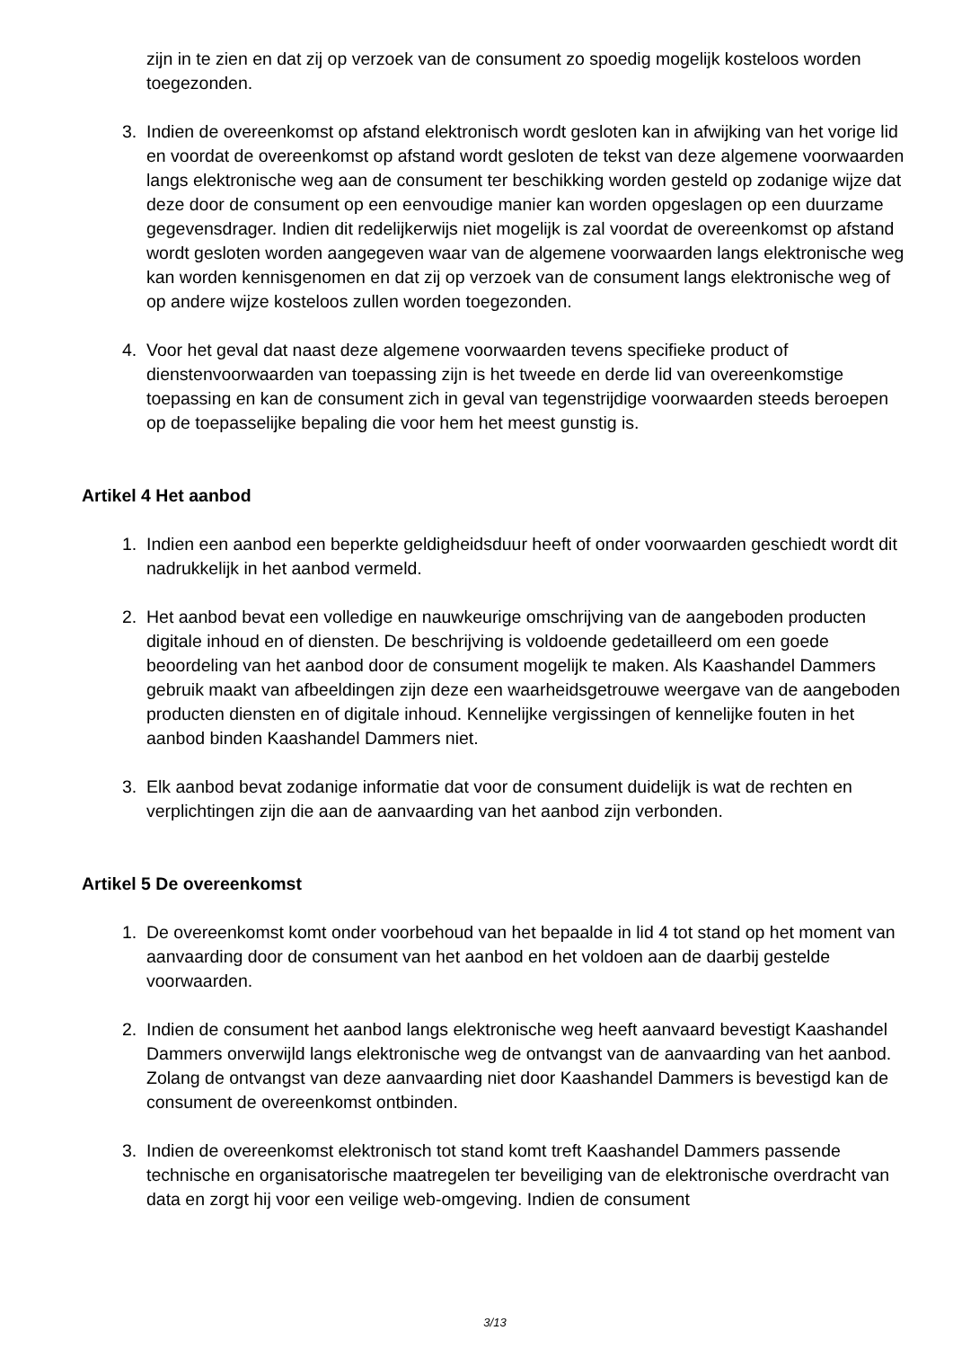zijn in te zien en dat zij op verzoek van de consument zo spoedig mogelijk kosteloos worden toegezonden.
3. Indien de overeenkomst op afstand elektronisch wordt gesloten kan in afwijking van het vorige lid en voordat de overeenkomst op afstand wordt gesloten de tekst van deze algemene voorwaarden langs elektronische weg aan de consument ter beschikking worden gesteld op zodanige wijze dat deze door de consument op een eenvoudige manier kan worden opgeslagen op een duurzame gegevensdrager. Indien dit redelijkerwijs niet mogelijk is zal voordat de overeenkomst op afstand wordt gesloten worden aangegeven waar van de algemene voorwaarden langs elektronische weg kan worden kennisgenomen en dat zij op verzoek van de consument langs elektronische weg of op andere wijze kosteloos zullen worden toegezonden.
4. Voor het geval dat naast deze algemene voorwaarden tevens specifieke product of dienstenvoorwaarden van toepassing zijn is het tweede en derde lid van overeenkomstige toepassing en kan de consument zich in geval van tegenstrijdige voorwaarden steeds beroepen op de toepasselijke bepaling die voor hem het meest gunstig is.
Artikel 4 Het aanbod
1. Indien een aanbod een beperkte geldigheidsduur heeft of onder voorwaarden geschiedt wordt dit nadrukkelijk in het aanbod vermeld.
2. Het aanbod bevat een volledige en nauwkeurige omschrijving van de aangeboden producten digitale inhoud en of diensten. De beschrijving is voldoende gedetailleerd om een goede beoordeling van het aanbod door de consument mogelijk te maken. Als Kaashandel Dammers gebruik maakt van afbeeldingen zijn deze een waarheidsgetrouwe weergave van de aangeboden producten diensten en of digitale inhoud. Kennelijke vergissingen of kennelijke fouten in het aanbod binden Kaashandel Dammers niet.
3. Elk aanbod bevat zodanige informatie dat voor de consument duidelijk is wat de rechten en verplichtingen zijn die aan de aanvaarding van het aanbod zijn verbonden.
Artikel 5 De overeenkomst
1. De overeenkomst komt onder voorbehoud van het bepaalde in lid 4 tot stand op het moment van aanvaarding door de consument van het aanbod en het voldoen aan de daarbij gestelde voorwaarden.
2. Indien de consument het aanbod langs elektronische weg heeft aanvaard bevestigt Kaashandel Dammers onverwijld langs elektronische weg de ontvangst van de aanvaarding van het aanbod. Zolang de ontvangst van deze aanvaarding niet door Kaashandel Dammers is bevestigd kan de consument de overeenkomst ontbinden.
3. Indien de overeenkomst elektronisch tot stand komt treft Kaashandel Dammers passende technische en organisatorische maatregelen ter beveiliging van de elektronische overdracht van data en zorgt hij voor een veilige web-omgeving. Indien de consument
3/13